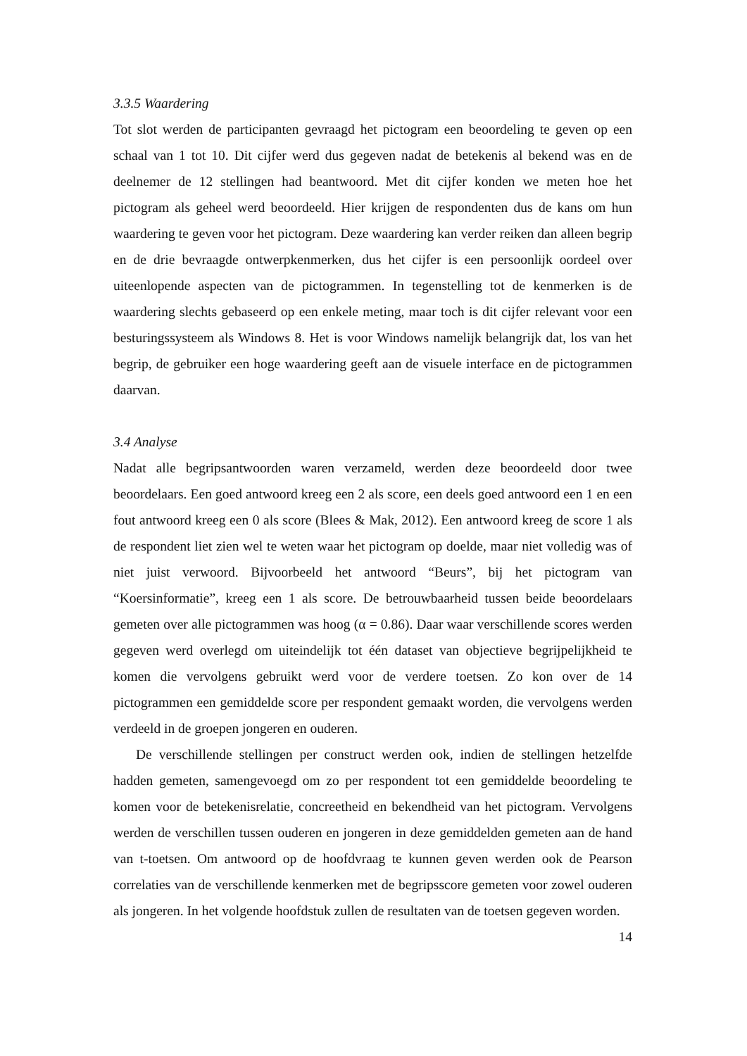3.3.5 Waardering
Tot slot werden de participanten gevraagd het pictogram een beoordeling te geven op een schaal van 1 tot 10. Dit cijfer werd dus gegeven nadat de betekenis al bekend was en de deelnemer de 12 stellingen had beantwoord. Met dit cijfer konden we meten hoe het pictogram als geheel werd beoordeeld. Hier krijgen de respondenten dus de kans om hun waardering te geven voor het pictogram. Deze waardering kan verder reiken dan alleen begrip en de drie bevraagde ontwerpkenmerken, dus het cijfer is een persoonlijk oordeel over uiteenlopende aspecten van de pictogrammen. In tegenstelling tot de kenmerken is de waardering slechts gebaseerd op een enkele meting, maar toch is dit cijfer relevant voor een besturingssysteem als Windows 8. Het is voor Windows namelijk belangrijk dat, los van het begrip, de gebruiker een hoge waardering geeft aan de visuele interface en de pictogrammen daarvan.
3.4 Analyse
Nadat alle begripsantwoorden waren verzameld, werden deze beoordeeld door twee beoordelaars. Een goed antwoord kreeg een 2 als score, een deels goed antwoord een 1 en een fout antwoord kreeg een 0 als score (Blees & Mak, 2012). Een antwoord kreeg de score 1 als de respondent liet zien wel te weten waar het pictogram op doelde, maar niet volledig was of niet juist verwoord. Bijvoorbeeld het antwoord “Beurs”, bij het pictogram van “Koersinformatie”, kreeg een 1 als score. De betrouwbaarheid tussen beide beoordelaars gemeten over alle pictogrammen was hoog (α = 0.86). Daar waar verschillende scores werden gegeven werd overlegd om uiteindelijk tot één dataset van objectieve begrijpelijkheid te komen die vervolgens gebruikt werd voor de verdere toetsen. Zo kon over de 14 pictogrammen een gemiddelde score per respondent gemaakt worden, die vervolgens werden verdeeld in de groepen jongeren en ouderen.
De verschillende stellingen per construct werden ook, indien de stellingen hetzelfde hadden gemeten, samengevoegd om zo per respondent tot een gemiddelde beoordeling te komen voor de betekenisrelatie, concreetheid en bekendheid van het pictogram. Vervolgens werden de verschillen tussen ouderen en jongeren in deze gemiddelden gemeten aan de hand van t-toetsen. Om antwoord op de hoofdvraag te kunnen geven werden ook de Pearson correlaties van de verschillende kenmerken met de begripsscore gemeten voor zowel ouderen als jongeren. In het volgende hoofdstuk zullen de resultaten van de toetsen gegeven worden.
14